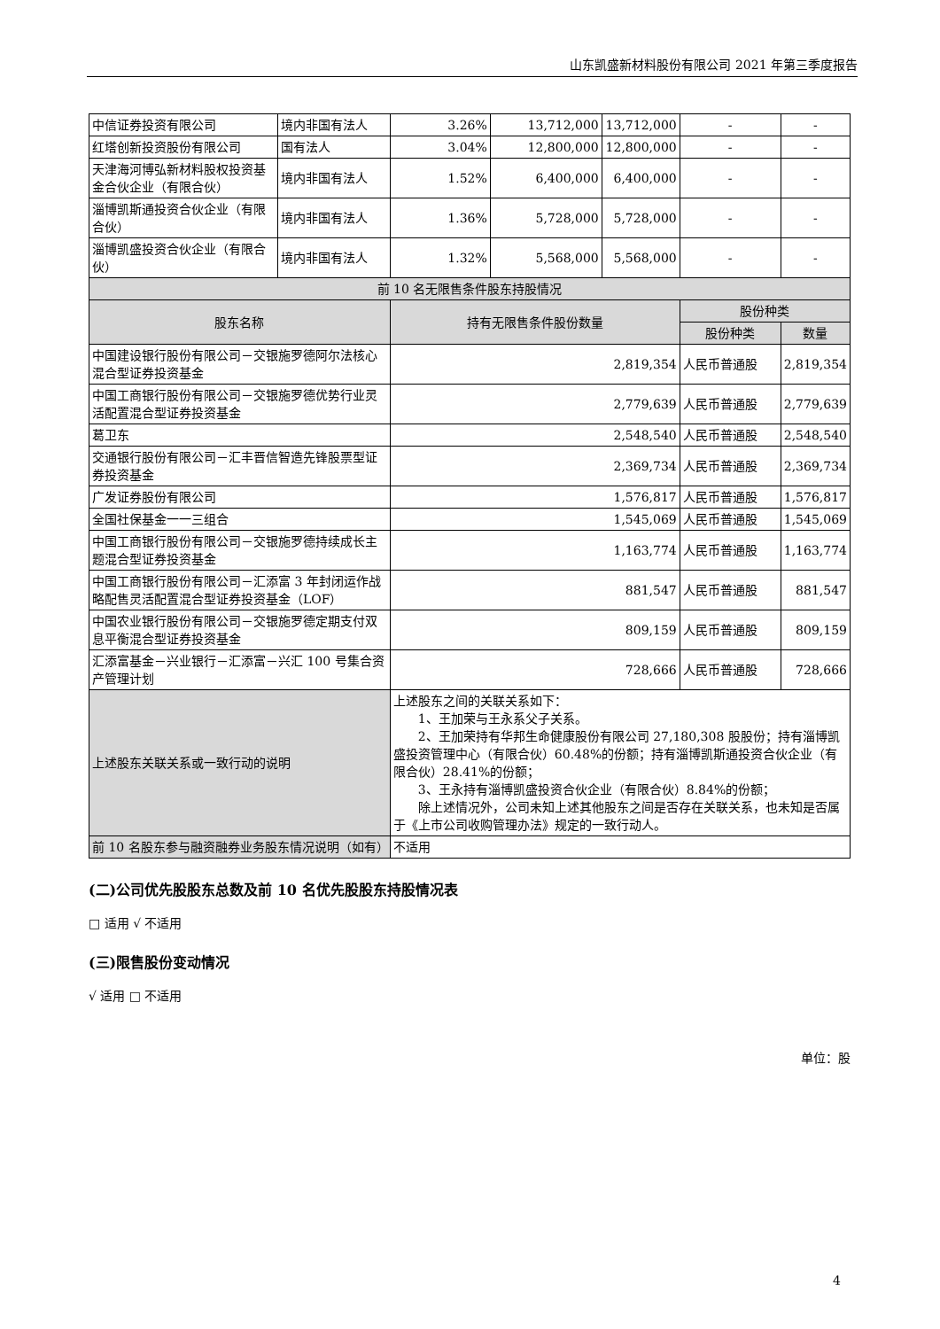山东凯盛新材料股份有限公司 2021 年第三季度报告
| 中信证券投资有限公司 | 境内非国有法人 | 3.26% | 13,712,000 | 13,712,000 | - | - |
| 红塔创新投资股份有限公司 | 国有法人 | 3.04% | 12,800,000 | 12,800,000 | - | - |
| 天津海河博弘新材料股权投资基金合伙企业（有限合伙） | 境内非国有法人 | 1.52% | 6,400,000 | 6,400,000 | - | - |
| 淄博凯斯通投资合伙企业（有限合伙） | 境内非国有法人 | 1.36% | 5,728,000 | 5,728,000 | - | - |
| 淄博凯盛投资合伙企业（有限合伙） | 境内非国有法人 | 1.32% | 5,568,000 | 5,568,000 | - | - |
| 前 10 名无限售条件股东持股情况 | | | | | | |
| 股东名称 | | 持有无限售条件股份数量 | | | 股份种类 | |
| | | | | | 股份种类 | 数量 |
| 中国建设银行股份有限公司－交银施罗德阿尔法核心混合型证券投资基金 | | 2,819,354 | | | 人民币普通股 | 2,819,354 |
| 中国工商银行股份有限公司－交银施罗德优势行业灵活配置混合型证券投资基金 | | 2,779,639 | | | 人民币普通股 | 2,779,639 |
| 葛卫东 | | 2,548,540 | | | 人民币普通股 | 2,548,540 |
| 交通银行股份有限公司－汇丰晋信智造先锋股票型证券投资基金 | | 2,369,734 | | | 人民币普通股 | 2,369,734 |
| 广发证券股份有限公司 | | 1,576,817 | | | 人民币普通股 | 1,576,817 |
| 全国社保基金一一三组合 | | 1,545,069 | | | 人民币普通股 | 1,545,069 |
| 中国工商银行股份有限公司－交银施罗德持续成长主题混合型证券投资基金 | | 1,163,774 | | | 人民币普通股 | 1,163,774 |
| 中国工商银行股份有限公司－汇添富 3 年封闭运作战略配售灵活配置混合型证券投资基金（LOF） | | 881,547 | | | 人民币普通股 | 881,547 |
| 中国农业银行股份有限公司－交银施罗德定期支付双息平衡混合型证券投资基金 | | 809,159 | | | 人民币普通股 | 809,159 |
| 汇添富基金－兴业银行－汇添富－兴汇 100 号集合资产管理计划 | | 728,666 | | | 人民币普通股 | 728,666 |
| 上述股东关联关系或一致行动的说明 | | 上述股东之间的关联关系如下： 1、王加荣与王永系父子关系。 2、王加荣持有华邦生命健康股份有限公司 27,180,308 股股份；持有淄博凯盛投资管理中心（有限合伙）60.48%的份额；持有淄博凯斯通投资合伙企业（有限合伙）28.41%的份额； 3、王永持有淄博凯盛投资合伙企业（有限合伙）8.84%的份额； 除上述情况外，公司未知上述其他股东之间是否存在关联关系，也未知是否属于《上市公司收购管理办法》规定的一致行动人。 | | | | |
| 前 10 名股东参与融资融券业务股东情况说明（如有） | | 不适用 | | | | |
(二)公司优先股股东总数及前 10 名优先股股东持股情况表
□ 适用 √ 不适用
(三)限售股份变动情况
√ 适用 □ 不适用
单位：股
4